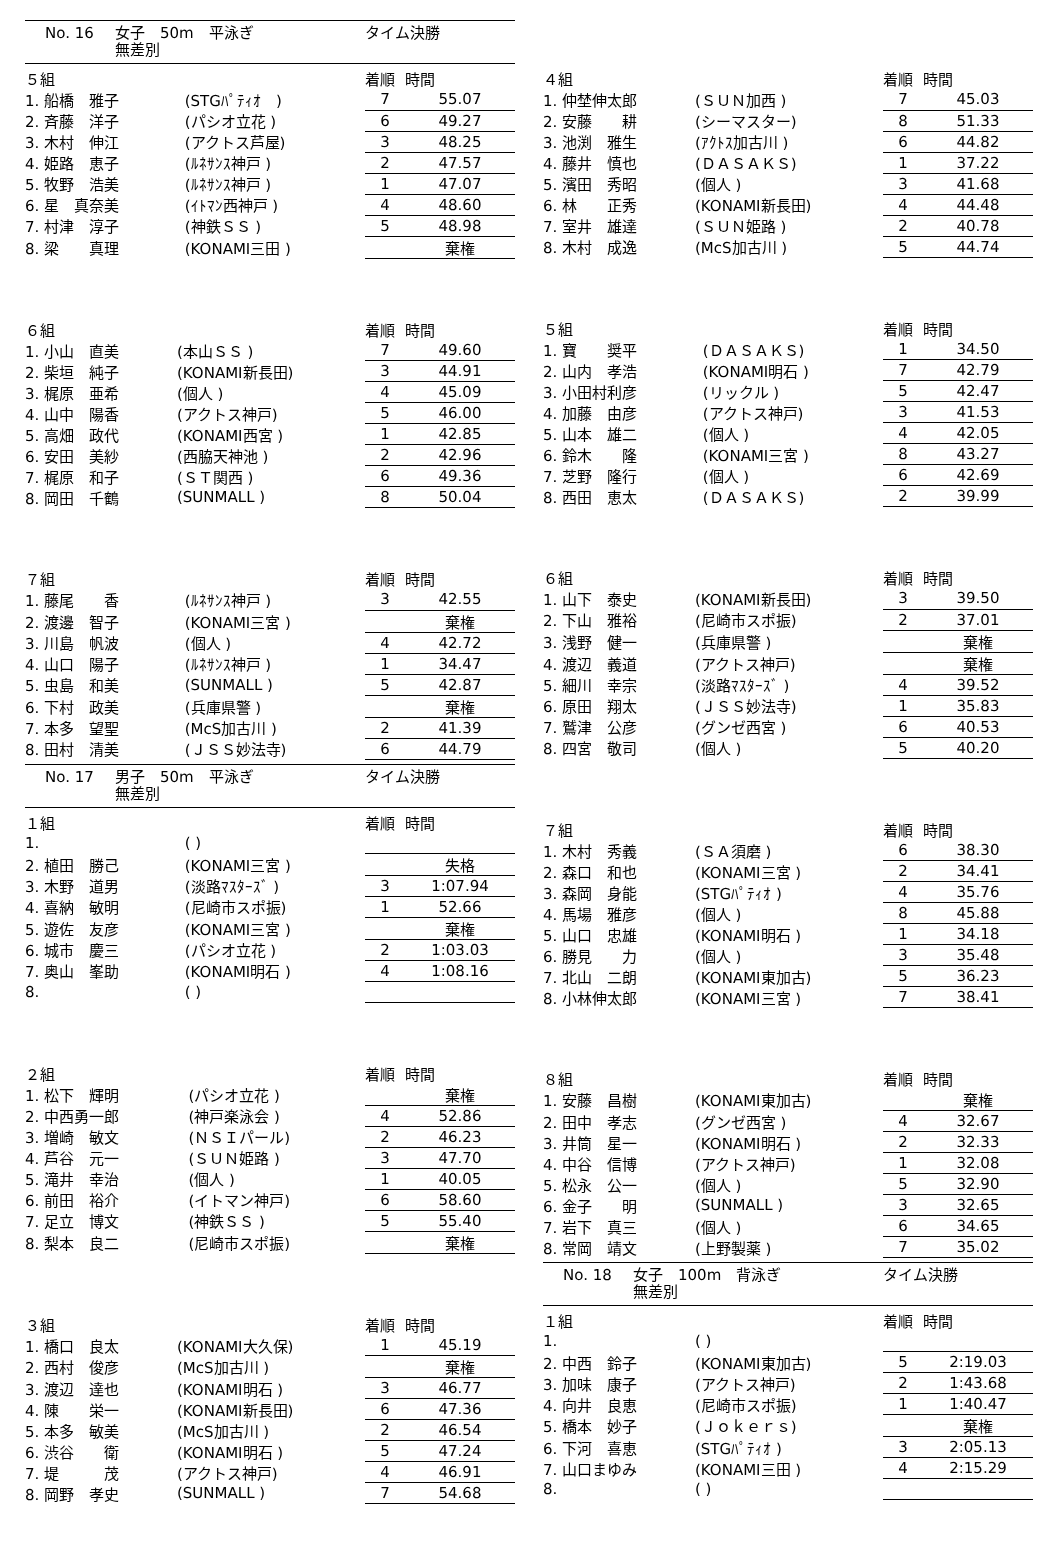No. 16 女子　50m　平泳ぎ タイム決勝
無差別
| ５組 | | 着順 | 時間 |
| --- | --- | --- | --- |
| 1. 船橋 雅子 | (STGﾊﾟﾃｨｵ ) | 7 | 55.07 |
| 2. 斉藤 洋子 | (パシオ立花 ) | 6 | 49.27 |
| 3. 木村 伸江 | (アクトス芦屋) | 3 | 48.25 |
| 4. 姫路 恵子 | (ﾙﾈｻﾝｽ神戸 ) | 2 | 47.57 |
| 5. 牧野 浩美 | (ﾙﾈｻﾝｽ神戸 ) | 1 | 47.07 |
| 6. 星 真奈美 | (ｲﾄﾏﾝ西神戸 ) | 4 | 48.60 |
| 7. 村津 淳子 | (神鉄ＳＳ ) | 5 | 48.98 |
| 8. 梁 真理 | (KONAMI三田 ) | | 棄権 |
| ６組 | | 着順 | 時間 |
| --- | --- | --- | --- |
| 1. 小山 直美 | (本山ＳＳ ) | 7 | 49.60 |
| 2. 柴垣 純子 | (KONAMI新長田) | 3 | 44.91 |
| 3. 梶原 亜希 | (個人 ) | 4 | 45.09 |
| 4. 山中 陽香 | (アクトス神戸) | 5 | 46.00 |
| 5. 高畑 政代 | (KONAMI西宮 ) | 1 | 42.85 |
| 6. 安田 美紗 | (西脇天神池 ) | 2 | 42.96 |
| 7. 梶原 和子 | (ＳＴ関西 ) | 6 | 49.36 |
| 8. 岡田 千鶴 | (SUNMALL ) | 8 | 50.04 |
| ７組 | | 着順 | 時間 |
| --- | --- | --- | --- |
| 1. 藤尾 香 | (ﾙﾈｻﾝｽ神戸 ) | 3 | 42.55 |
| 2. 渡邊 智子 | (KONAMI三宮 ) | | 棄権 |
| 3. 川島 帆波 | (個人 ) | 4 | 42.72 |
| 4. 山口 陽子 | (ﾙﾈｻﾝｽ神戸 ) | 1 | 34.47 |
| 5. 虫島 和美 | (SUNMALL ) | 5 | 42.87 |
| 6. 下村 政美 | (兵庫県警 ) | | 棄権 |
| 7. 本多 望聖 | (McS加古川 ) | 2 | 41.39 |
| 8. 田村 清美 | (ＪＳＳ妙法寺) | 6 | 44.79 |
No. 17 男子　50m　平泳ぎ タイム決勝
無差別
| １組 | | 着順 | 時間 |
| --- | --- | --- | --- |
| 1. | ( ) | | |
| 2. 植田 勝己 | (KONAMI三宮 ) | | 失格 |
| 3. 木野 道男 | (淡路ﾏｽﾀｰｽﾞ ) | 3 | 1:07.94 |
| 4. 喜納 敏明 | (尼崎市スポ振) | 1 | 52.66 |
| 5. 遊佐 友彦 | (KONAMI三宮 ) | | 棄権 |
| 6. 城市 慶三 | (パシオ立花 ) | 2 | 1:03.03 |
| 7. 奥山 峯助 | (KONAMI明石 ) | 4 | 1:08.16 |
| 8. | ( ) | | |
| ２組 | | 着順 | 時間 |
| --- | --- | --- | --- |
| 1. 松下 輝明 | (パシオ立花 ) | | 棄権 |
| 2. 中西勇一郎 | (神戸楽泳会 ) | 4 | 52.86 |
| 3. 増崎 敏文 | (ＮＳＩパール) | 2 | 46.23 |
| 4. 芦谷 元一 | (ＳＵＮ姫路 ) | 3 | 47.70 |
| 5. 滝井 幸治 | (個人 ) | 1 | 40.05 |
| 6. 前田 裕介 | (イトマン神戸) | 6 | 58.60 |
| 7. 足立 博文 | (神鉄ＳＳ ) | 5 | 55.40 |
| 8. 梨本 良二 | (尼崎市スポ振) | | 棄権 |
| ３組 | | 着順 | 時間 |
| --- | --- | --- | --- |
| 1. 橋口 良太 | (KONAMI大久保) | 1 | 45.19 |
| 2. 西村 俊彦 | (McS加古川 ) | | 棄権 |
| 3. 渡辺 達也 | (KONAMI明石 ) | 3 | 46.77 |
| 4. 陳 栄一 | (KONAMI新長田) | 6 | 47.36 |
| 5. 本多 敏美 | (McS加古川 ) | 2 | 46.54 |
| 6. 渋谷 衛 | (KONAMI明石 ) | 5 | 47.24 |
| 7. 堤 茂 | (アクトス神戸) | 4 | 46.91 |
| 8. 岡野 孝史 | (SUNMALL ) | 7 | 54.68 |
| ４組 | | 着順 | 時間 |
| --- | --- | --- | --- |
| 1. 仲埜伸太郎 | (ＳＵＮ加西 ) | 7 | 45.03 |
| 2. 安藤 耕 | (シーマスター) | 8 | 51.33 |
| 3. 池渕 雅生 | (ｱｸﾄｽ加古川 ) | 6 | 44.82 |
| 4. 藤井 慎也 | (ＤＡＳＡＫＳ) | 1 | 37.22 |
| 5. 濱田 秀昭 | (個人 ) | 3 | 41.68 |
| 6. 林 正秀 | (KONAMI新長田) | 4 | 44.48 |
| 7. 室井 雄達 | (ＳＵＮ姫路 ) | 2 | 40.78 |
| 8. 木村 成逸 | (McS加古川 ) | 5 | 44.74 |
| ５組 | | 着順 | 時間 |
| --- | --- | --- | --- |
| 1. 寶 奨平 | (ＤＡＳＡＫＳ) | 1 | 34.50 |
| 2. 山内 孝浩 | (KONAMI明石 ) | 7 | 42.79 |
| 3. 小田村利彦 | (リックル ) | 5 | 42.47 |
| 4. 加藤 由彦 | (アクトス神戸) | 3 | 41.53 |
| 5. 山本 雄二 | (個人 ) | 4 | 42.05 |
| 6. 鈴木 隆 | (KONAMI三宮 ) | 8 | 43.27 |
| 7. 芝野 隆行 | (個人 ) | 6 | 42.69 |
| 8. 西田 恵太 | (ＤＡＳＡＫＳ) | 2 | 39.99 |
| ６組 | | 着順 | 時間 |
| --- | --- | --- | --- |
| 1. 山下 泰史 | (KONAMI新長田) | 3 | 39.50 |
| 2. 下山 雅裕 | (尼崎市スポ振) | 2 | 37.01 |
| 3. 浅野 健一 | (兵庫県警 ) | | 棄権 |
| 4. 渡辺 義道 | (アクトス神戸) | | 棄権 |
| 5. 細川 幸宗 | (淡路ﾏｽﾀｰｽﾞ ) | 4 | 39.52 |
| 6. 原田 翔太 | (ＪＳＳ妙法寺) | 1 | 35.83 |
| 7. 鷲津 公彦 | (グンゼ西宮 ) | 6 | 40.53 |
| 8. 四宮 敬司 | (個人 ) | 5 | 40.20 |
| ７組 | | 着順 | 時間 |
| --- | --- | --- | --- |
| 1. 木村 秀義 | (ＳＡ須磨 ) | 6 | 38.30 |
| 2. 森口 和也 | (KONAMI三宮 ) | 2 | 34.41 |
| 3. 森岡 身能 | (STGﾊﾟﾃｨｵ ) | 4 | 35.76 |
| 4. 馬場 雅彦 | (個人 ) | 8 | 45.88 |
| 5. 山口 忠雄 | (KONAMI明石 ) | 1 | 34.18 |
| 6. 勝見 力 | (個人 ) | 3 | 35.48 |
| 7. 北山 二朗 | (KONAMI東加古) | 5 | 36.23 |
| 8. 小林伸太郎 | (KONAMI三宮 ) | 7 | 38.41 |
| ８組 | | 着順 | 時間 |
| --- | --- | --- | --- |
| 1. 安藤 昌樹 | (KONAMI東加古) | | 棄権 |
| 2. 田中 孝志 | (グンゼ西宮 ) | 4 | 32.67 |
| 3. 井筒 星一 | (KONAMI明石 ) | 2 | 32.33 |
| 4. 中谷 信博 | (アクトス神戸) | 1 | 32.08 |
| 5. 松永 公一 | (個人 ) | 5 | 32.90 |
| 6. 金子 明 | (SUNMALL ) | 3 | 32.65 |
| 7. 岩下 真三 | (個人 ) | 6 | 34.65 |
| 8. 常岡 靖文 | (上野製薬 ) | 7 | 35.02 |
No. 18 女子　100m　背泳ぎ タイム決勝
無差別
| １組 | | 着順 | 時間 |
| --- | --- | --- | --- |
| 1. | ( ) | | |
| 2. 中西 鈴子 | (KONAMI東加古) | 5 | 2:19.03 |
| 3. 加味 康子 | (アクトス神戸) | 2 | 1:43.68 |
| 4. 向井 良恵 | (尼崎市スポ振) | 1 | 1:40.47 |
| 5. 橋本 妙子 | (Ｊｏｋｅｒｓ) | | 棄権 |
| 6. 下河 喜恵 | (STGﾊﾟﾃｨｵ ) | 3 | 2:05.13 |
| 7. 山口まゆみ | (KONAMI三田 ) | 4 | 2:15.29 |
| 8. | ( ) | | |